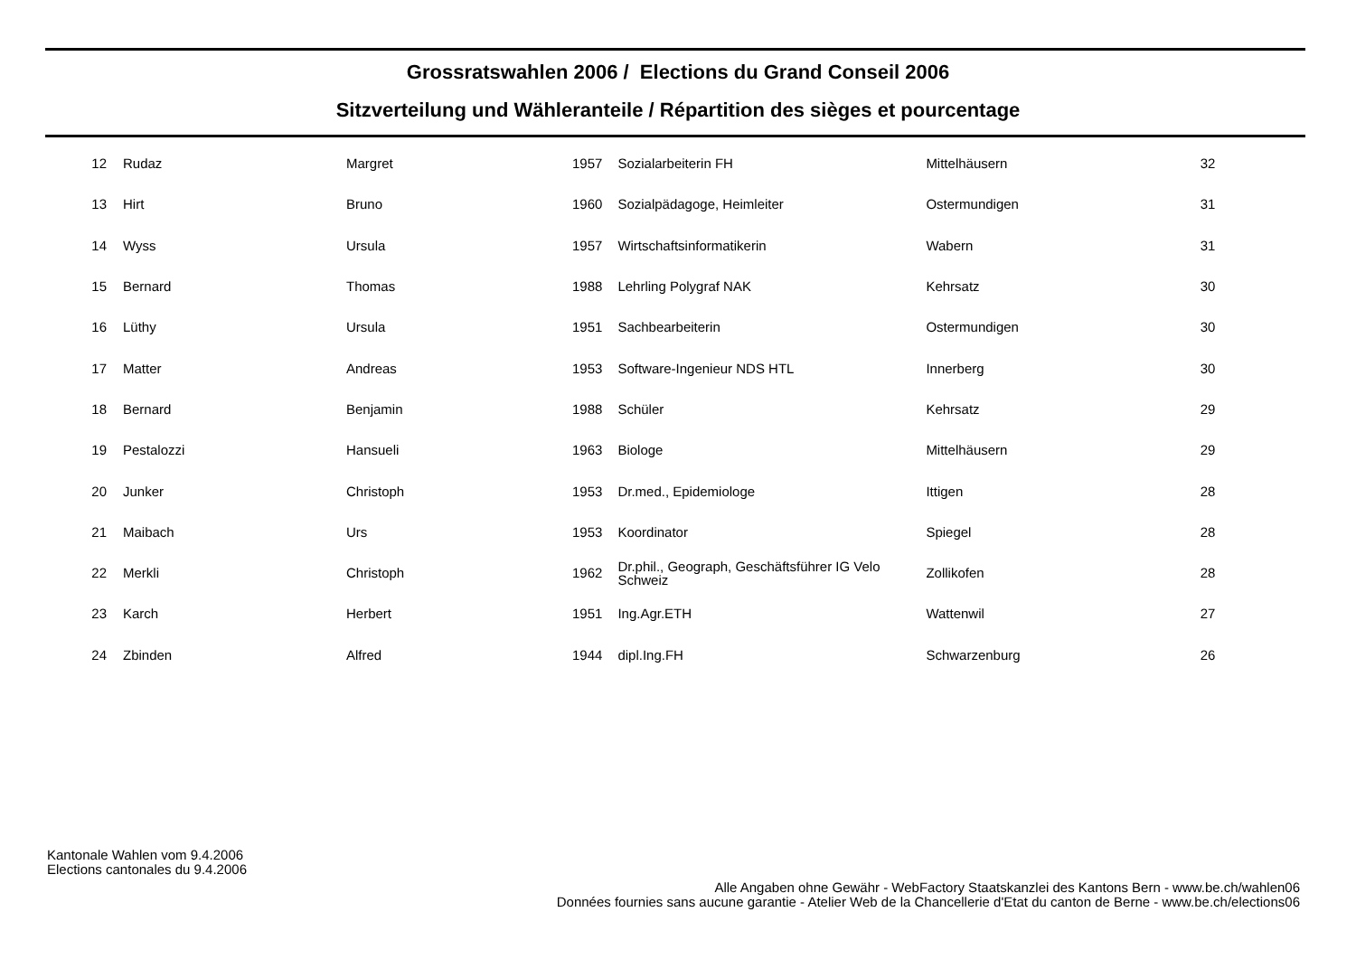Grossratswahlen 2006 / Elections du Grand Conseil 2006
Sitzverteilung und Wähleranteile / Répartition des sièges et pourcentage
| 12 | | Rudaz | Margret | 1957 | | Sozialarbeiterin FH | Mittelhäusern | 32 |
| 13 | | Hirt | Bruno | 1960 | | Sozialpädagoge, Heimleiter | Ostermundigen | 31 |
| 14 | | Wyss | Ursula | 1957 | | Wirtschaftsinformatikerin | Wabern | 31 |
| 15 | | Bernard | Thomas | 1988 | | Lehrling Polygraf NAK | Kehrsatz | 30 |
| 16 | | Lüthy | Ursula | 1951 | | Sachbearbeiterin | Ostermundigen | 30 |
| 17 | | Matter | Andreas | 1953 | | Software-Ingenieur NDS HTL | Innerberg | 30 |
| 18 | | Bernard | Benjamin | 1988 | | Schüler | Kehrsatz | 29 |
| 19 | | Pestalozzi | Hansueli | 1963 | | Biologe | Mittelhäusern | 29 |
| 20 | | Junker | Christoph | 1953 | | Dr.med., Epidemiologe | Ittigen | 28 |
| 21 | | Maibach | Urs | 1953 | | Koordinator | Spiegel | 28 |
| 22 | | Merkli | Christoph | 1962 | | Dr.phil., Geograph, Geschäftsführer IG Velo Schweiz | Zollikofen | 28 |
| 23 | | Karch | Herbert | 1951 | | Ing.Agr.ETH | Wattenwil | 27 |
| 24 | | Zbinden | Alfred | 1944 | | dipl.Ing.FH | Schwarzenburg | 26 |
Kantonale Wahlen vom 9.4.2006
Elections cantonales du 9.4.2006
Alle Angaben ohne Gewähr - WebFactory Staatskanzlei des Kantons Bern - www.be.ch/wahlen06
Données fournies sans aucune garantie - Atelier Web de la Chancellerie d'Etat du canton de Berne - www.be.ch/elections06